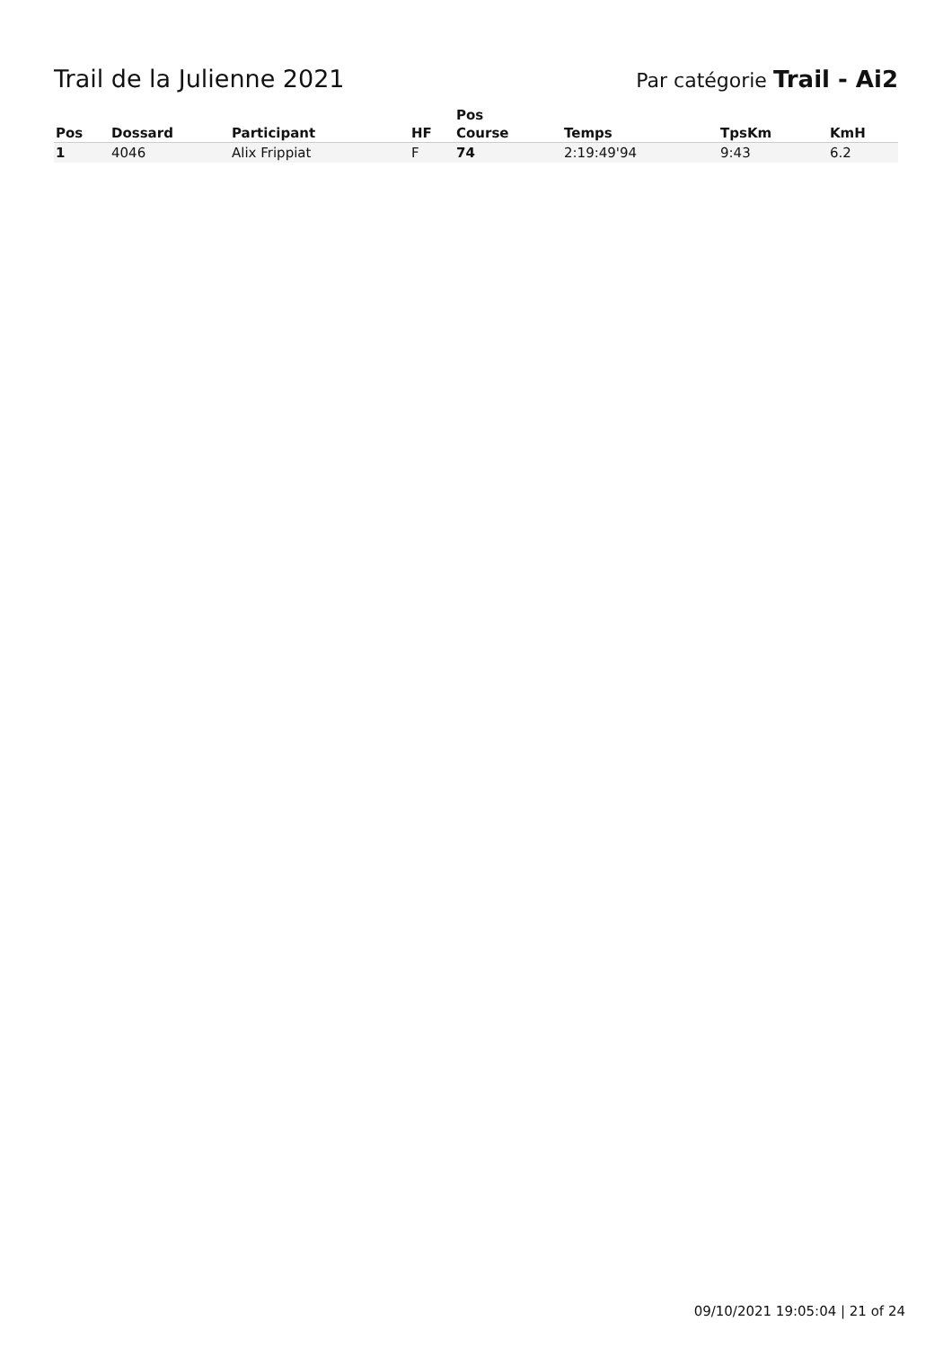Trail de la Julienne 2021
Par catégorie Trail - Ai2
| Pos | Dossard | Participant | HF | Pos Course | Temps | TpsKm | KmH |
| --- | --- | --- | --- | --- | --- | --- | --- |
| 1 | 4046 | Alix Frippiat | F | 74 | 2:19:49'94 | 9:43 | 6.2 |
09/10/2021 19:05:04 | 21 of 24